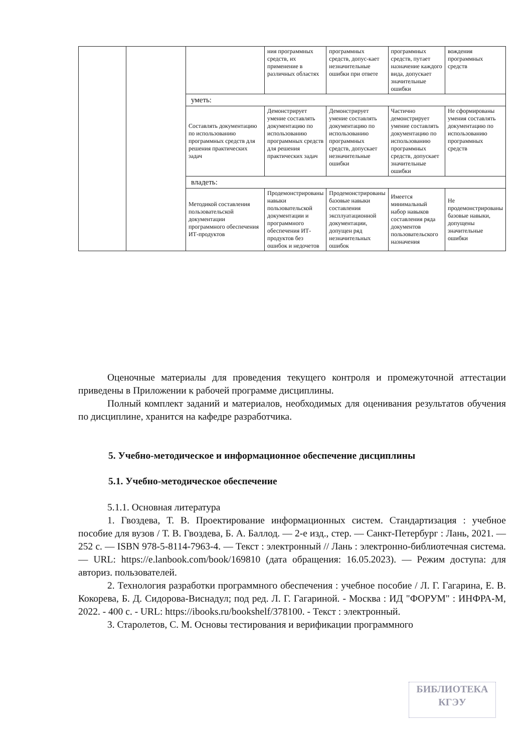| | | | ния программных средств, их применение в различных областях | программных средств, допус-кает незначительные ошибки при ответе | программных средств, путает назначение каждого вида, допускает значительные ошибки | вождения программных средств |
| | | уметь: | | | | |
| | | Составлять документацию по использованию программных средств для решения практических задач | Демонстрирует умение составлять документацию по использованию программных средств для решения практических задач | Демонстрирует умение составлять документацию по использованию программных средств, допускает незначительные ошибки | Частично демонстрирует умение составлять документацию по использованию программных средств, допускает значительные ошибки | Не сформированы умения составлять документацию по использованию программных средств |
| | | владеть: | | | | |
| | | Методикой составления пользовательской документации программного обеспечения ИТ-продуктов | Продемонстрированы навыки пользовательской документации и программного обеспечения ИТ-продуктов без ошибок и недочетов | Продемонстрированы базовые навыки составления эксплуатационной документации, допущен ряд незначительных ошибок | Имеется минимальный набор навыков составления ряда документов пользовательского назначения | Не продемонстрированы базовые навыки, допущены значительные ошибки |
Оценочные материалы для проведения текущего контроля и промежуточной аттестации приведены в Приложении к рабочей программе дисциплины.
Полный комплект заданий и материалов, необходимых для оценивания результатов обучения по дисциплине, хранится на кафедре разработчика.
5. Учебно-методическое и информационное обеспечение дисциплины
5.1. Учебно-методическое обеспечение
5.1.1. Основная литература
1. Гвоздева, Т. В. Проектирование информационных систем. Стандартизация : учебное пособие для вузов / Т. В. Гвоздева, Б. А. Баллод. — 2-е изд., стер. — Санкт-Петербург : Лань, 2021. — 252 с. — ISBN 978-5-8114-7963-4. — Текст : электронный // Лань : электронно-библиотечная система. — URL: https://e.lanbook.com/book/169810 (дата обращения: 16.05.2023). — Режим доступа: для авториз. пользователей.
2. Технология разработки программного обеспечения : учебное пособие / Л. Г. Гагарина, Е. В. Кокорева, Б. Д. Сидорова-Виснадул; под ред. Л. Г. Гагариной. - Москва : ИД "ФОРУМ" : ИНФРА-М, 2022. - 400 с. - URL: https://ibooks.ru/bookshelf/378100. - Текст : электронный.
3. Старолетов, С. М. Основы тестирования и верификации программного
БИБЛИОТЕКА
КГЭУ